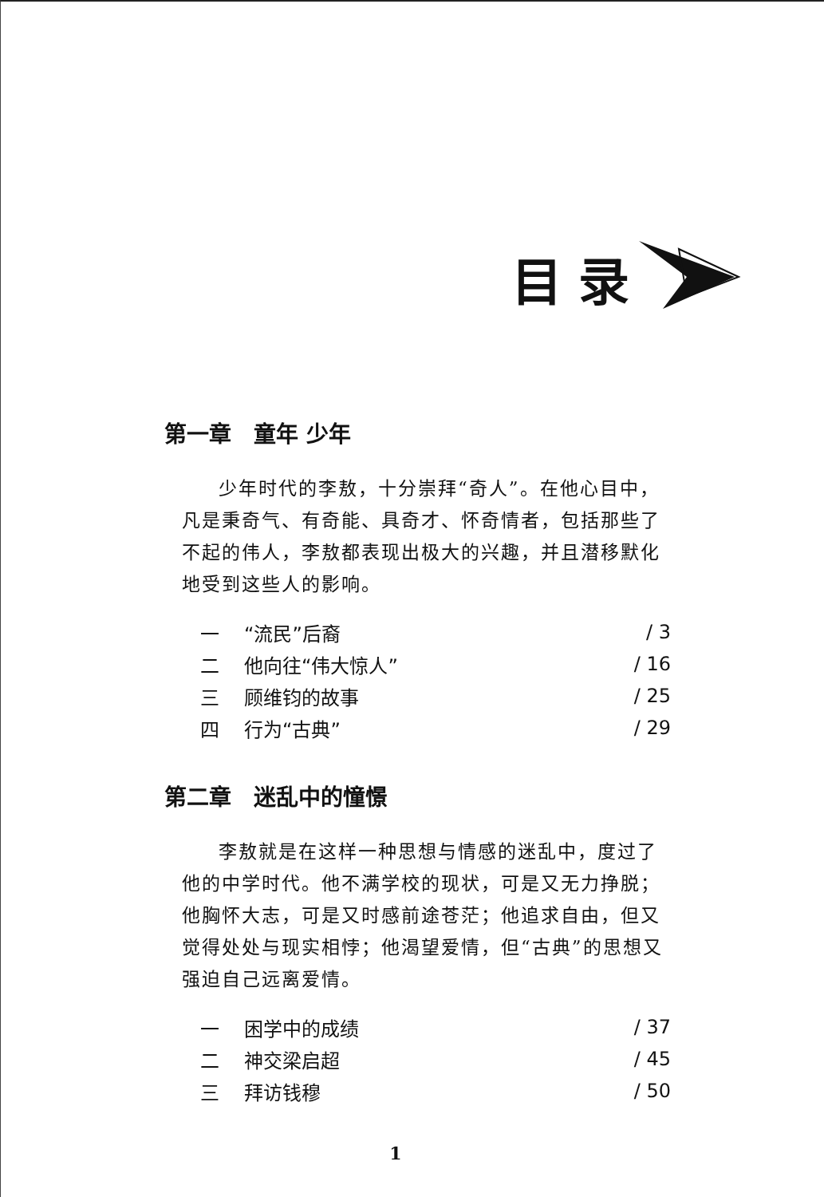目录
第一章　童年 少年
少年时代的李敖，十分崇拜“奇人”。在他心目中，凡是秉奇气、有奇能、具奇才、怀奇情者，包括那些了不起的伟人，李敖都表现出极大的兴趣，并且潜移默化地受到这些人的影响。
| 一 | “流民”后裔 | / 3 |
| 二 | 他向往“伟大惊人” | / 16 |
| 三 | 顾维钧的故事 | / 25 |
| 四 | 行为“古典” | / 29 |
第二章　迷乱中的憧憬
李敖就是在这样一种思想与情感的迷乱中，度过了他的中学时代。他不满学校的现状，可是又无力挣脱；他胸怀大志，可是又时感前途苍茫；他追求自由，但又觉得处处与现实相悖；他渴望爱情，但“古典”的思想又强迫自己远离爱情。
| 一 | 困学中的成绩 | / 37 |
| 二 | 神交梁启超 | / 45 |
| 三 | 拜访钱穆 | / 50 |
1